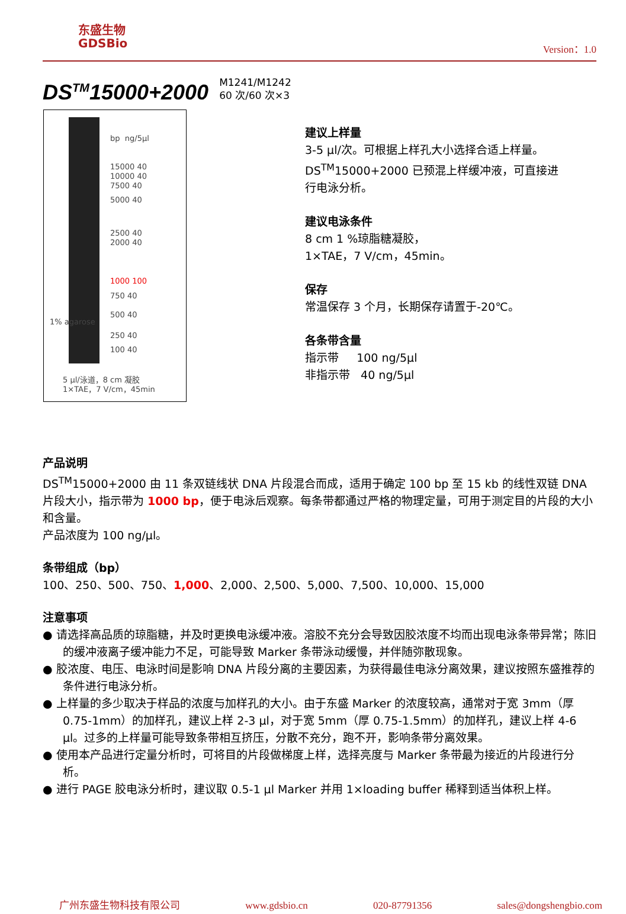东盛生物
GDSBio
Version：1.0
DS<sup>TM</sup>15000+2000
M1241/M1242
60 次/60 次×3
bp ng/5μl
15000 40
10000 40
7500 40
5000 40
2500 40
2000 40
1000 100
750 40
500 40
250 40
100 40
1% agarose
5 μl/泳道，8 cm 凝胶
1×TAE，7 V/cm，45min
建议上样量
3-5 μl/次。可根据上样孔大小选择合适上样量。
DS<sup>TM</sup>15000+2000 已预混上样缓冲液，可直接进行电泳分析。
建议电泳条件
8 cm 1 %琼脂糖凝胶，
1×TAE，7 V/cm，45min。
保存
常温保存 3 个月，长期保存请置于-20℃。
各条带含量
指示带 100 ng/5μl
非指示带 40 ng/5μl
产品说明
DS<sup>TM</sup>15000+2000 由 11 条双链线状 DNA 片段混合而成，适用于确定 100 bp 至 15 kb 的线性双链 DNA 片段大小，指示带为 1000 bp，便于电泳后观察。每条带都通过严格的物理定量，可用于测定目的片段的大小和含量。
产品浓度为 100 ng/μl。
条带组成（bp）
100、250、500、750、1,000、2,000、2,500、5,000、7,500、10,000、15,000
注意事项
● 请选择高品质的琼脂糖，并及时更换电泳缓冲液。溶胶不充分会导致因胶浓度不均而出现电泳条带异常；陈旧的缓冲液离子缓冲能力不足，可能导致 Marker 条带泳动缓慢，并伴随弥散现象。
● 胶浓度、电压、电泳时间是影响 DNA 片段分离的主要因素，为获得最佳电泳分离效果，建议按照东盛推荐的条件进行电泳分析。
● 上样量的多少取决于样品的浓度与加样孔的大小。由于东盛 Marker 的浓度较高，通常对于宽 3mm（厚 0.75-1mm）的加样孔，建议上样 2-3 μl，对于宽 5mm（厚 0.75-1.5mm）的加样孔，建议上样 4-6 μl。过多的上样量可能导致条带相互挤压，分散不充分，跑不开，影响条带分离效果。
● 使用本产品进行定量分析时，可将目的片段做梯度上样，选择亮度与 Marker 条带最为接近的片段进行分析。
● 进行 PAGE 胶电泳分析时，建议取 0.5-1 μl Marker 并用 1×loading buffer 稀释到适当体积上样。
广州东盛生物科技有限公司 www.gdsbio.cn 020-87791356 sales@dongshengbio.com